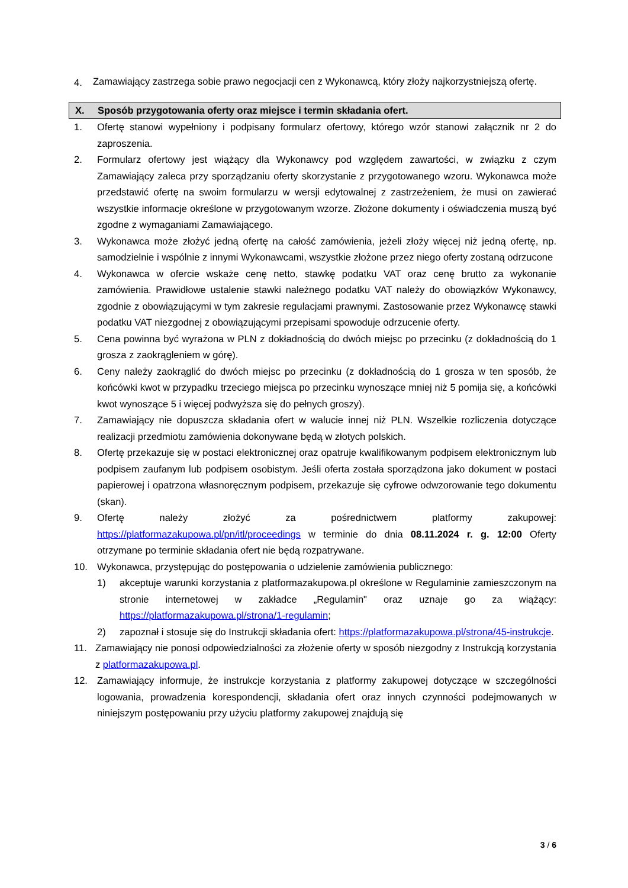4. Zamawiający zastrzega sobie prawo negocjacji cen z Wykonawcą, który złoży najkorzystniejszą ofertę.
X. Sposób przygotowania oferty oraz miejsce i termin składania ofert.
1. Ofertę stanowi wypełniony i podpisany formularz ofertowy, którego wzór stanowi załącznik nr 2 do zaproszenia.
2. Formularz ofertowy jest wiążący dla Wykonawcy pod względem zawartości, w związku z czym Zamawiający zaleca przy sporządzaniu oferty skorzystanie z przygotowanego wzoru. Wykonawca może przedstawić ofertę na swoim formularzu w wersji edytowalnej z zastrzeżeniem, że musi on zawierać wszystkie informacje określone w przygotowanym wzorze. Złożone dokumenty i oświadczenia muszą być zgodne z wymaganiami Zamawiającego.
3. Wykonawca może złożyć jedną ofertę na całość zamówienia, jeżeli złoży więcej niż jedną ofertę, np. samodzielnie i wspólnie z innymi Wykonawcami, wszystkie złożone przez niego oferty zostaną odrzucone
4. Wykonawca w ofercie wskaże cenę netto, stawkę podatku VAT oraz cenę brutto za wykonanie zamówienia. Prawidłowe ustalenie stawki należnego podatku VAT należy do obowiązków Wykonawcy, zgodnie z obowiązującymi w tym zakresie regulacjami prawnymi. Zastosowanie przez Wykonawcę stawki podatku VAT niezgodnej z obowiązującymi przepisami spowoduje odrzucenie oferty.
5. Cena powinna być wyrażona w PLN z dokładnością do dwóch miejsc po przecinku (z dokładnością do 1 grosza z zaokrągleniem w górę).
6. Ceny należy zaokrąglić do dwóch miejsc po przecinku (z dokładnością do 1 grosza w ten sposób, że końcówki kwot w przypadku trzeciego miejsca po przecinku wynoszące mniej niż 5 pomija się, a końcówki kwot wynoszące 5 i więcej podwyższa się do pełnych groszy).
7. Zamawiający nie dopuszcza składania ofert w walucie innej niż PLN. Wszelkie rozliczenia dotyczące realizacji przedmiotu zamówienia dokonywane będą w złotych polskich.
8. Ofertę przekazuje się w postaci elektronicznej oraz opatruje kwalifikowanym podpisem elektronicznym lub podpisem zaufanym lub podpisem osobistym. Jeśli oferta została sporządzona jako dokument w postaci papierowej i opatrzona własnoręcznym podpisem, przekazuje się cyfrowe odwzorowanie tego dokumentu (skan).
9. Ofertę należy złożyć za pośrednictwem platformy zakupowej: https://platformazakupowa.pl/pn/itl/proceedings w terminie do dnia 08.11.2024 r. g. 12:00 Oferty otrzymane po terminie składania ofert nie będą rozpatrywane.
10. Wykonawca, przystępując do postępowania o udzielenie zamówienia publicznego:
1) akceptuje warunki korzystania z platformazakupowa.pl określone w Regulaminie zamieszczonym na stronie internetowej w zakładce „Regulamin" oraz uznaje go za wiążący: https://platformazakupowa.pl/strona/1-regulamin;
2) zapoznał i stosuje się do Instrukcji składania ofert: https://platformazakupowa.pl/strona/45-instrukcje.
11. Zamawiający nie ponosi odpowiedzialności za złożenie oferty w sposób niezgodny z Instrukcją korzystania z platformazakupowa.pl.
12. Zamawiający informuje, że instrukcje korzystania z platformy zakupowej dotyczące w szczególności logowania, prowadzenia korespondencji, składania ofert oraz innych czynności podejmowanych w niniejszym postępowaniu przy użyciu platformy zakupowej znajdują się
3 / 6